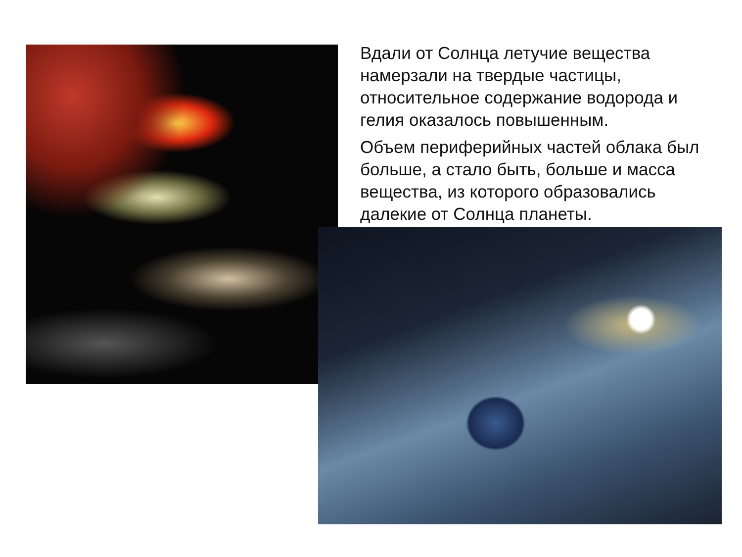Вдали от Солнца летучие вещества намерзали на твердые частицы, относительное содержание водорода и гелия оказалось повышенным.
Объем периферийных частей облака был больше, а стало быть, больше и масса вещества, из которого образовались далекие от Солнца планеты.